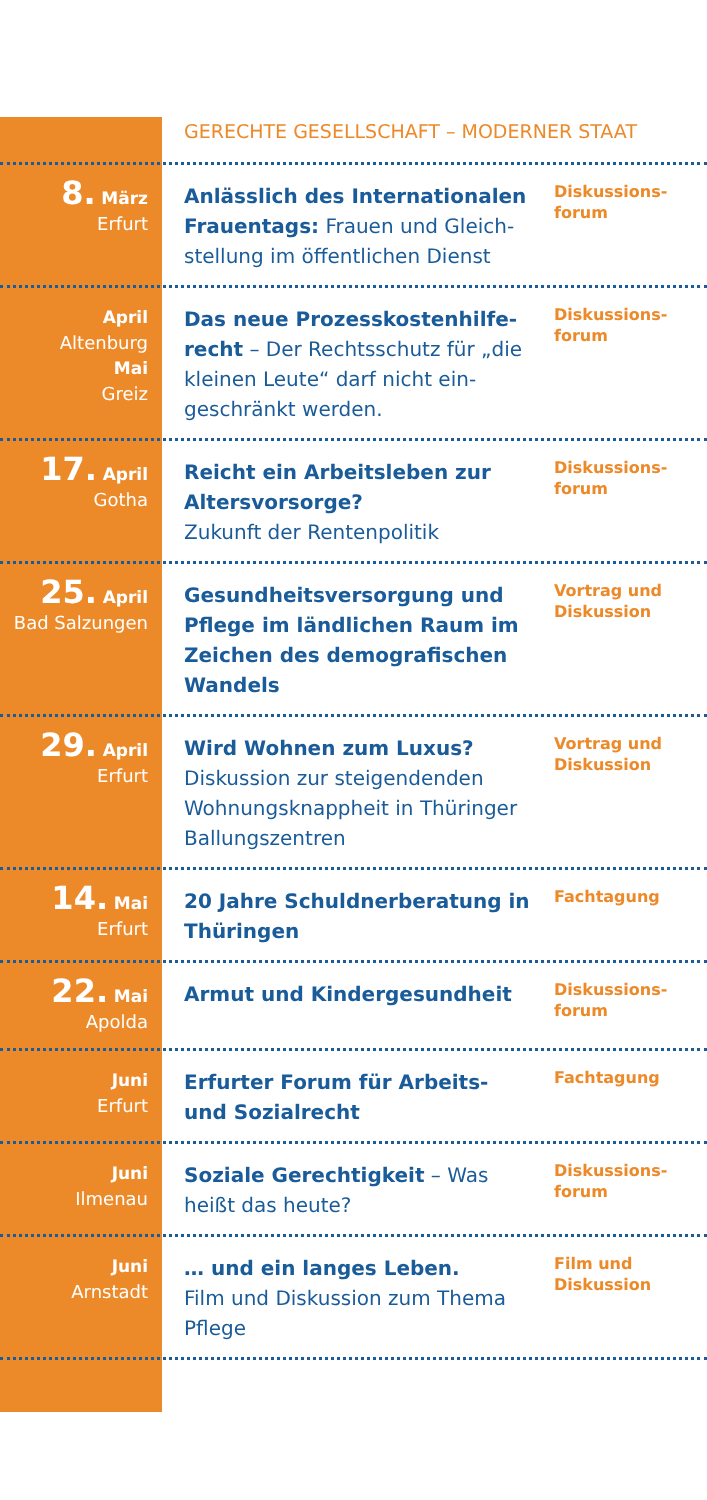GERECHTE GESELLSCHAFT – MODERNER STAAT
8. März
Erfurt
Anlässlich des Internationalen Frauentags: Frauen und Gleich­stellung im öffentlichen Dienst
Diskussions-forum
April
Altenburg
Mai
Greiz
Das neue Prozesskostenhilfe­recht – Der Rechtsschutz für „die kleinen Leute“ darf nicht ein­geschränkt werden.
Diskussions-forum
17. April
Gotha
Reicht ein Arbeitsleben zur Altersvorsorge?
Zukunft der Rentenpolitik
Diskussions-forum
25. April
Bad Salzungen
Gesundheitsversorgung und Pflege im ländlichen Raum im Zeichen des demografischen Wandels
Vortrag und Diskussion
29. April
Erfurt
Wird Wohnen zum Luxus?
Diskussion zur steigendenden Wohnungsknappheit in Thüringer Ballungszentren
Vortrag und Diskussion
14. Mai
Erfurt
20 Jahre Schuldnerberatung in Thüringen
Fachtagung
22. Mai
Apolda
Armut und Kindergesundheit
Diskussions-forum
Juni
Erfurt
Erfurter Forum für Arbeits- und Sozialrecht
Fachtagung
Juni
Ilmenau
Soziale Gerechtigkeit – Was heißt das heute?
Diskussions-forum
Juni
Arnstadt
… und ein langes Leben.
Film und Diskussion zum Thema Pflege
Film und Diskussion